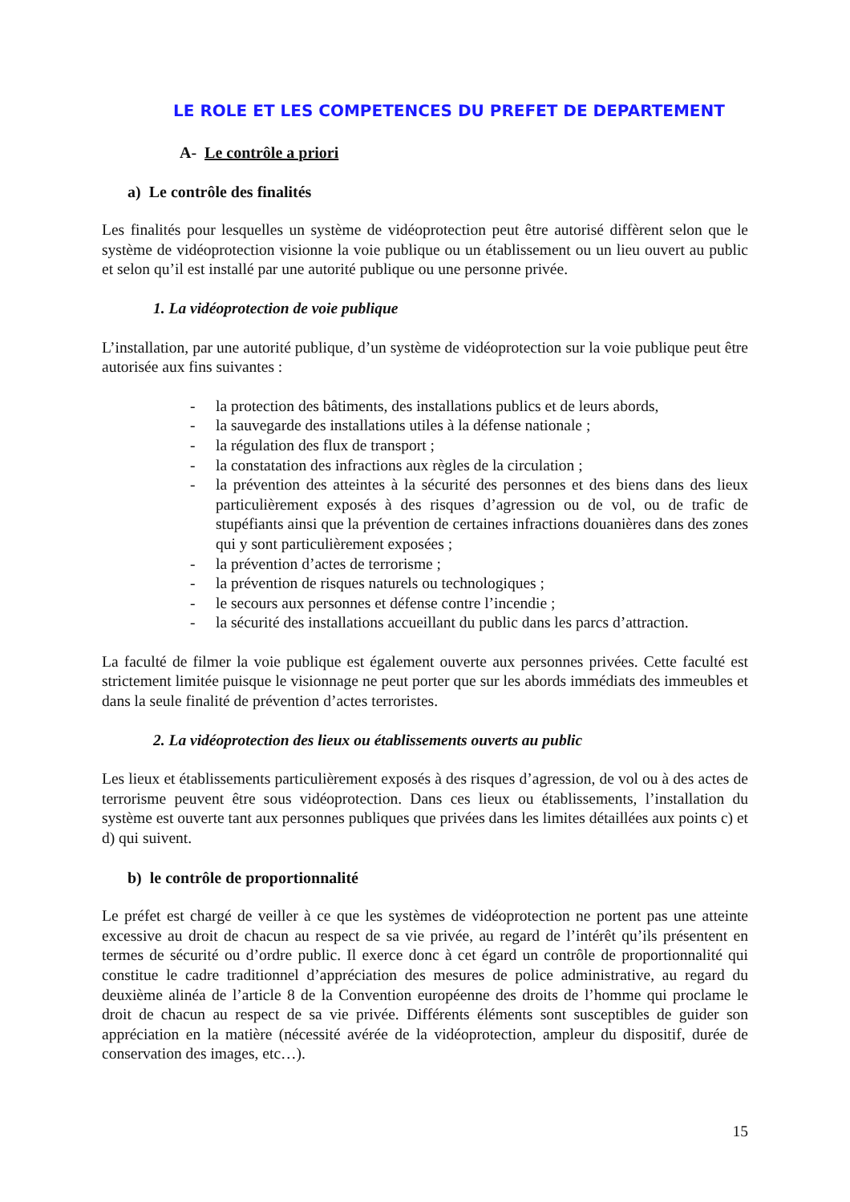LE ROLE ET LES COMPETENCES DU PREFET DE DEPARTEMENT
A- Le contrôle a priori
a) Le contrôle des finalités
Les finalités pour lesquelles un système de vidéoprotection peut être autorisé diffèrent selon que le système de vidéoprotection visionne la voie publique ou un établissement ou un lieu ouvert au public et selon qu’il est installé par une autorité publique ou une personne privée.
1. La vidéoprotection de voie publique
L’installation, par une autorité publique, d’un système de vidéoprotection sur la voie publique peut être autorisée aux fins suivantes :
- la protection des bâtiments, des installations publics et de leurs abords,
- la sauvegarde des installations utiles à la défense nationale ;
- la régulation des flux de transport ;
- la constatation des infractions aux règles de la circulation ;
- la prévention des atteintes à la sécurité des personnes et des biens dans des lieux particulièrement exposés à des risques d’agression ou de vol, ou de trafic de stupéfiants ainsi que la prévention de certaines infractions douanières dans des zones qui y sont particulièrement exposées ;
- la prévention d’actes de terrorisme ;
- la prévention de risques naturels ou technologiques ;
- le secours aux personnes et défense contre l’incendie ;
- la sécurité des installations accueillant du public dans les parcs d’attraction.
La faculté de filmer la voie publique est également ouverte aux personnes privées. Cette faculté est strictement limitée puisque le visionnage ne peut porter que sur les abords immédiats des immeubles et dans la seule finalité de prévention d’actes terroristes.
2. La vidéoprotection des lieux ou établissements ouverts au public
Les lieux et établissements particulièrement exposés à des risques d’agression, de vol ou à des actes de terrorisme peuvent être sous vidéoprotection. Dans ces lieux ou établissements, l’installation du système est ouverte tant aux personnes publiques que privées dans les limites détaillées aux points c) et d) qui suivent.
b) le contrôle de proportionnalité
Le préfet est chargé de veiller à ce que les systèmes de vidéoprotection ne portent pas une atteinte excessive au droit de chacun au respect de sa vie privée, au regard de l’intérêt qu’ils présentent en termes de sécurité ou d’ordre public. Il exerce donc à cet égard un contrôle de proportionnalité qui constitue le cadre traditionnel d’appréciation des mesures de police administrative, au regard du deuxième alinéa de l’article 8 de la Convention européenne des droits de l’homme qui proclame le droit de chacun au respect de sa vie privée. Différents éléments sont susceptibles de guider son appréciation en la matière (nécessité avérée de la vidéoprotection, ampleur du dispositif, durée de conservation des images, etc…).
15